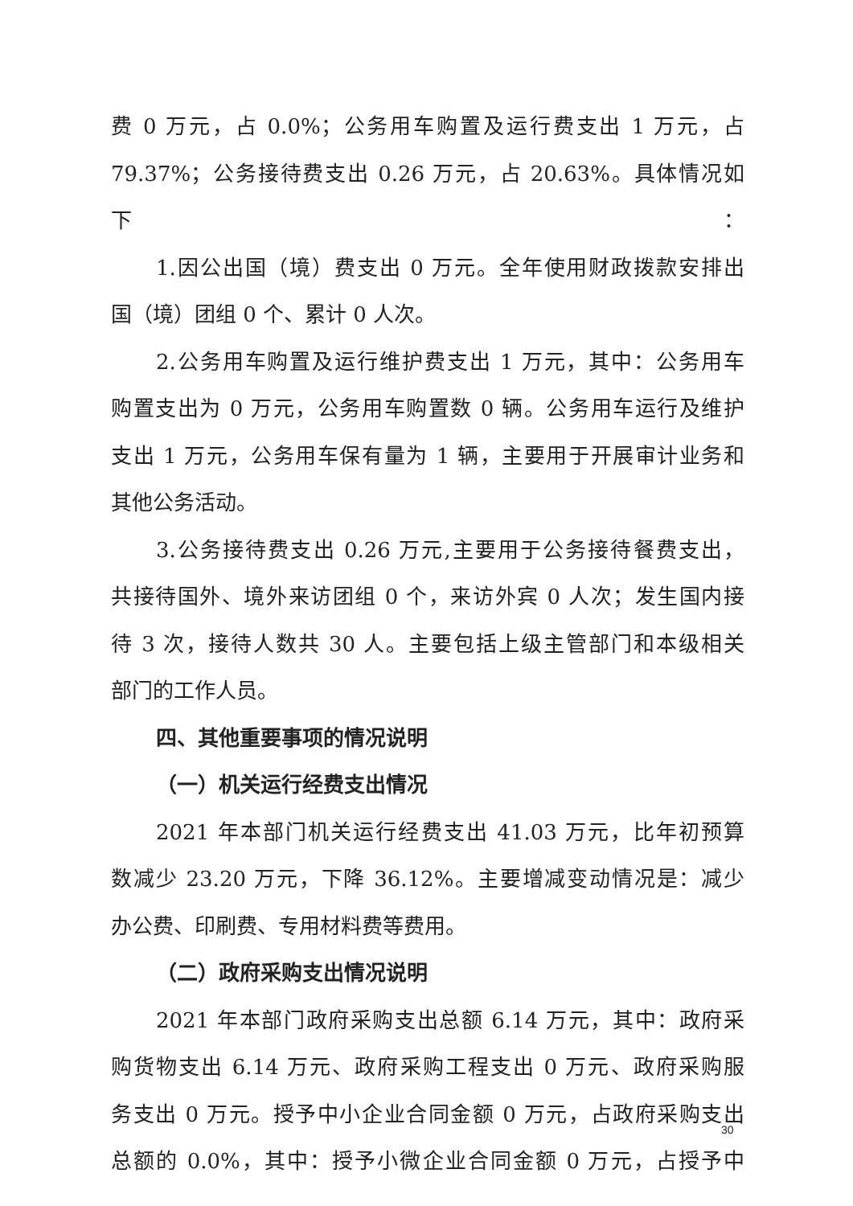费 0 万元，占 0.0%；公务用车购置及运行费支出 1 万元，占
79.37%；公务接待费支出 0.26 万元，占 20.63%。具体情况如下：
1.因公出国（境）费支出 0 万元。全年使用财政拨款安排出
国（境）团组 0 个、累计 0 人次。
2.公务用车购置及运行维护费支出 1 万元，其中：公务用车
购置支出为 0 万元，公务用车购置数 0 辆。公务用车运行及维护
支出 1 万元，公务用车保有量为 1 辆，主要用于开展审计业务和
其他公务活动。
3.公务接待费支出 0.26 万元,主要用于公务接待餐费支出，
共接待国外、境外来访团组 0 个，来访外宾 0 人次；发生国内接
待 3 次，接待人数共 30 人。主要包括上级主管部门和本级相关
部门的工作人员。
四、其他重要事项的情况说明
（一）机关运行经费支出情况
2021 年本部门机关运行经费支出 41.03 万元，比年初预算
数减少 23.20 万元，下降 36.12%。主要增减变动情况是：减少
办公费、印刷费、专用材料费等费用。
（二）政府采购支出情况说明
2021 年本部门政府采购支出总额 6.14 万元，其中：政府采
购货物支出 6.14 万元、政府采购工程支出 0 万元、政府采购服
务支出 0 万元。授予中小企业合同金额 0 万元，占政府采购支出
总额的 0.0%，其中：授予小微企业合同金额 0 万元，占授予中
30